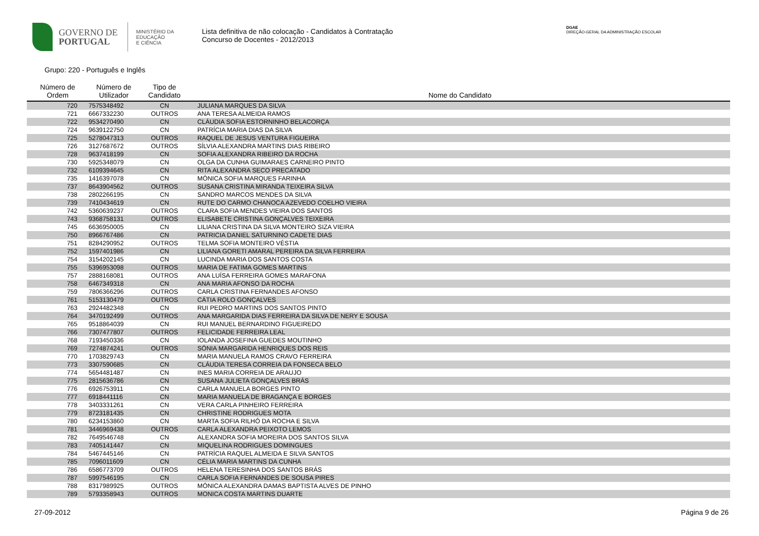GOVERNO DE
PORTUGAL
MINISTÉRIO DA EDUCAÇÃO
E CIÊNCIA
Lista definitiva de não colocação - Candidatos à Contratação
Concurso de Docentes - 2012/2013
DGAE
DIREÇÃO-GERAL DA ADMINISTRAÇÃO ESCOLAR
Grupo: 220 - Português e Inglês
| Número de Ordem | Número de Utilizador | Tipo de Candidato | Nome do Candidato |
| --- | --- | --- | --- |
| 720 | 7575348492 | CN | JULIANA MARQUES DA SILVA |
| 721 | 6667332230 | OUTROS | ANA TERESA ALMEIDA RAMOS |
| 722 | 9534270490 | CN | CLÁUDIA SOFIA ESTORNINHO BELACORÇA |
| 724 | 9639122750 | CN | PATRÍCIA MARIA DIAS DA SILVA |
| 725 | 5278047313 | OUTROS | RAQUEL DE JESUS VENTURA FIGUEIRA |
| 726 | 3127687672 | OUTROS | SÍLVIA ALEXANDRA MARTINS DIAS RIBEIRO |
| 728 | 9637418199 | CN | SOFIA ALEXANDRA RIBEIRO DA ROCHA |
| 730 | 5925348079 | CN | OLGA DA CUNHA GUIMARAES CARNEIRO PINTO |
| 732 | 6109394645 | CN | RITA ALEXANDRA SECO PRECATADO |
| 735 | 1416397078 | CN | MÓNICA SOFIA MARQUES FARINHA |
| 737 | 8643904562 | OUTROS | SUSANA CRISTINA MIRANDA TEIXEIRA SILVA |
| 738 | 2802266195 | CN | SANDRO MARCOS MENDES DA SILVA |
| 739 | 7410434619 | CN | RUTE DO CARMO CHANOCA AZEVEDO COELHO VIEIRA |
| 742 | 5360639237 | OUTROS | CLARA SOFIA MENDES VIEIRA DOS SANTOS |
| 743 | 9368758131 | OUTROS | ELISABETE CRISTINA GONÇALVES TEIXEIRA |
| 745 | 6636950005 | CN | LILIANA CRISTINA DA SILVA MONTEIRO SIZA VIEIRA |
| 750 | 8966767486 | CN | PATRICIA DANIEL SATURNINO CADETE DIAS |
| 751 | 8284290952 | OUTROS | TELMA SOFIA MONTEIRO VÉSTIA |
| 752 | 1597401986 | CN | LILIANA GORETI AMARAL PEREIRA DA SILVA FERREIRA |
| 754 | 3154202145 | CN | LUCINDA MARIA DOS SANTOS COSTA |
| 755 | 5396953098 | OUTROS | MARIA DE FATIMA GOMES MARTINS |
| 757 | 2888168081 | OUTROS | ANA LUÍSA FERREIRA GOMES MARAFONA |
| 758 | 6467349318 | CN | ANA MARIA AFONSO DA ROCHA |
| 759 | 7806366296 | OUTROS | CARLA CRISTINA FERNANDES AFONSO |
| 761 | 5153130479 | OUTROS | CÁTIA ROLO GONÇALVES |
| 763 | 2924482348 | CN | RUI PEDRO MARTINS DOS SANTOS PINTO |
| 764 | 3470192499 | OUTROS | ANA MARGARIDA DIAS FERREIRA DA SILVA DE NERY E SOUSA |
| 765 | 9518864039 | CN | RUI MANUEL BERNARDINO FIGUEIREDO |
| 766 | 7307477807 | OUTROS | FELICIDADE FERREIRA LEAL |
| 768 | 7193450336 | CN | IOLANDA JOSEFINA GUEDES MOUTINHO |
| 769 | 7274874241 | OUTROS | SÓNIA MARGARIDA HENRIQUES DOS REIS |
| 770 | 1703829743 | CN | MARIA MANUELA RAMOS CRAVO FERREIRA |
| 773 | 3307590685 | CN | CLÁUDIA TERESA CORREIA DA FONSECA BELO |
| 774 | 5654481487 | CN | INES MARIA CORREIA DE ARAUJO |
| 775 | 2815636786 | CN | SUSANA JULIETA GONÇALVES BRÁS |
| 776 | 6926753911 | CN | CARLA MANUELA BORGES PINTO |
| 777 | 6918441116 | CN | MARIA MANUELA DE BRAGANÇA E BORGES |
| 778 | 3403331261 | CN | VERA CARLA PINHEIRO FERREIRA |
| 779 | 8723181435 | CN | CHRISTINE RODRIGUES MOTA |
| 780 | 6234153860 | CN | MARTA SOFIA RILHÓ DA ROCHA E SILVA |
| 781 | 3446969438 | OUTROS | CARLA ALEXANDRA PEIXOTO LEMOS |
| 782 | 7649546748 | CN | ALEXANDRA SOFIA MOREIRA DOS SANTOS SILVA |
| 783 | 7405141447 | CN | MIQUELINA RODRIGUES DOMINGUES |
| 784 | 5467445146 | CN | PATRÍCIA RAQUEL ALMEIDA E SILVA SANTOS |
| 785 | 7096011609 | CN | CÉLIA MARIA MARTINS DA CUNHA |
| 786 | 6586773709 | OUTROS | HELENA TERESINHA DOS SANTOS BRÁS |
| 787 | 5997546195 | CN | CARLA SOFIA FERNANDES DE SOUSA PIRES |
| 788 | 8317989925 | OUTROS | MÓNICA ALEXANDRA DAMAS BAPTISTA ALVES DE PINHO |
| 789 | 5793358943 | OUTROS | MONICA COSTA MARTINS DUARTE |
27-09-2012 Página 9 de 26